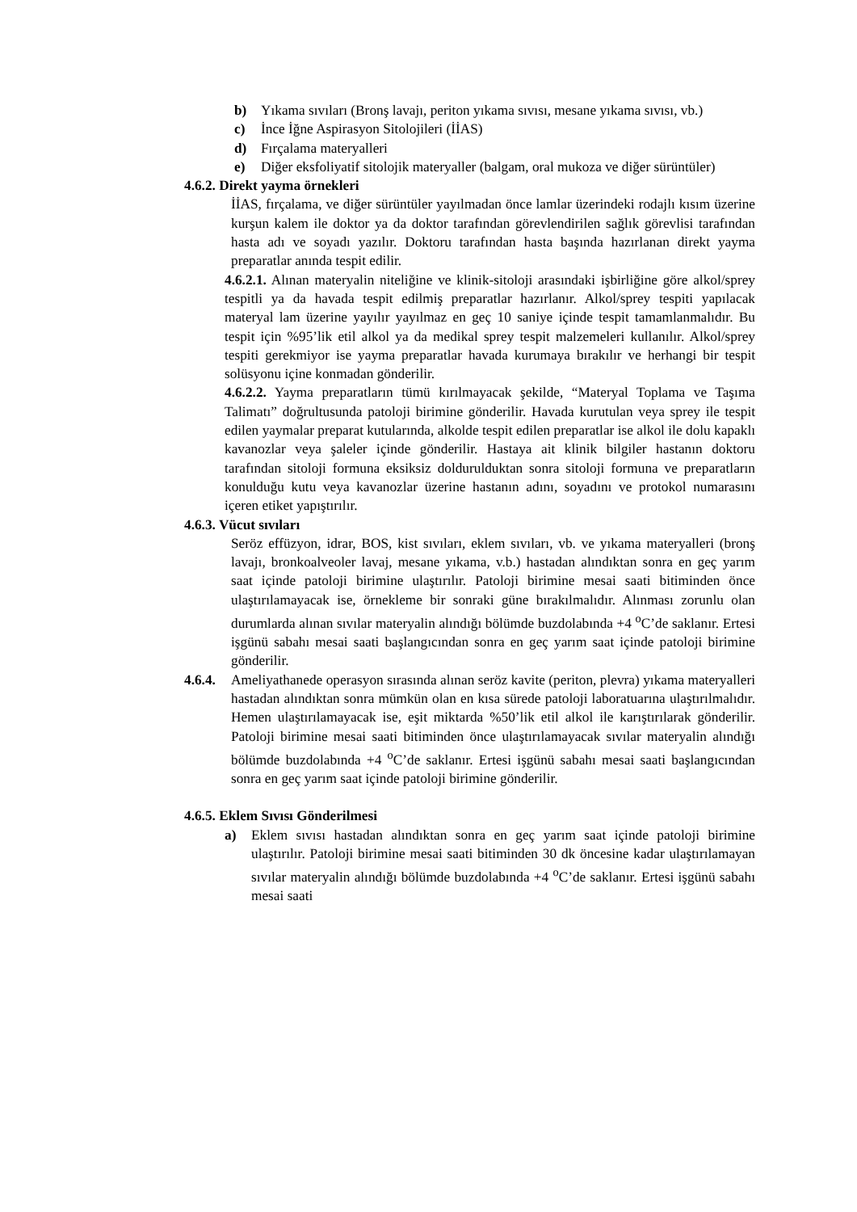b) Yıkama sıvıları (Bronş lavajı, periton yıkama sıvısı, mesane yıkama sıvısı, vb.)
c) İnce İğne Aspirasyon Sitolojileri (İİAS)
d) Fırçalama materyalleri
e) Diğer eksfoliyatif sitolojik materyaller (balgam, oral mukoza ve diğer sürüntüler)
4.6.2. Direkt yayma örnekleri
İİAS, fırçalama, ve diğer sürüntüler yayılmadan önce lamlar üzerindeki rodajlı kısım üzerine kurşun kalem ile doktor ya da doktor tarafından görevlendirilen sağlık görevlisi tarafından hasta adı ve soyadı yazılır. Doktoru tarafından hasta başında hazırlanan direkt yayma preparatlar anında tespit edilir.
4.6.2.1. Alınan materyalin niteliğine ve klinik-sitoloji arasındaki işbirliğine göre alkol/sprey tespitli ya da havada tespit edilmiş preparatlar hazırlanır. Alkol/sprey tespiti yapılacak materyal lam üzerine yayılır yayılmaz en geç 10 saniye içinde tespit tamamlanmalıdır. Bu tespit için %95’lik etil alkol ya da medikal sprey tespit malzemeleri kullanılır. Alkol/sprey tespiti gerekmiyor ise yayma preparatlar havada kurumaya bırakılır ve herhangi bir tespit solüsyonu içine konmadan gönderilir.
4.6.2.2. Yayma preparatların tümü kırılmayacak şekilde, “Materyal Toplama ve Taşıma Talimatı” doğrultusunda patoloji birimine gönderilir. Havada kurutulan veya sprey ile tespit edilen yaymalar preparat kutularında, alkolde tespit edilen preparatlar ise alkol ile dolu kapaklı kavanozlar veya şaleler içinde gönderilir. Hastaya ait klinik bilgiler hastanın doktoru tarafından sitoloji formuna eksiksiz doldurulduktan sonra sitoloji formuna ve preparatların konulduğu kutu veya kavanozlar üzerine hastanın adını, soyadını ve protokol numarasını içeren etiket yapıştırılır.
4.6.3. Vücut sıvıları
Seröz effüzyon, idrar, BOS, kist sıvıları, eklem sıvıları, vb. ve yıkama materyalleri (bronş lavajı, bronkoalveoler lavaj, mesane yıkama, v.b.) hastadan alındıktan sonra en geç yarım saat içinde patoloji birimine ulaştırılır. Patoloji birimine mesai saati bitiminden önce ulaştırılamayacak ise, örnekleme bir sonraki güne bırakılmalıdır. Alınması zorunlu olan durumlarda alınan sıvılar materyalin alındığı bölümde buzdolabında +4 <sup>o</sup>C’de saklanır. Ertesi işgünü sabahı mesai saati başlangıcından sonra en geç yarım saat içinde patoloji birimine gönderilir.
4.6.4.
Ameliyathanede operasyon sırasında alınan seröz kavite (periton, plevra) yıkama materyalleri hastadan alındıktan sonra mümkün olan en kısa sürede patoloji laboratuarına ulaştırılmalıdır. Hemen ulaştırılamayacak ise, eşit miktarda %50’lik etil alkol ile karıştırılarak gönderilir. Patoloji birimine mesai saati bitiminden önce ulaştırılamayacak sıvılar materyalin alındığı bölümde buzdolabında +4 <sup>o</sup>C’de saklanır. Ertesi işgünü sabahı mesai saati başlangıcından sonra en geç yarım saat içinde patoloji birimine gönderilir.
4.6.5. Eklem Sıvısı Gönderilmesi
a) Eklem sıvısı hastadan alındıktan sonra en geç yarım saat içinde patoloji birimine ulaştırılır. Patoloji birimine mesai saati bitiminden 30 dk öncesine kadar ulaştırılamayan sıvılar materyalin alındığı bölümde buzdolabında +4 <sup>o</sup>C’de saklanır. Ertesi işgünü sabahı mesai saati